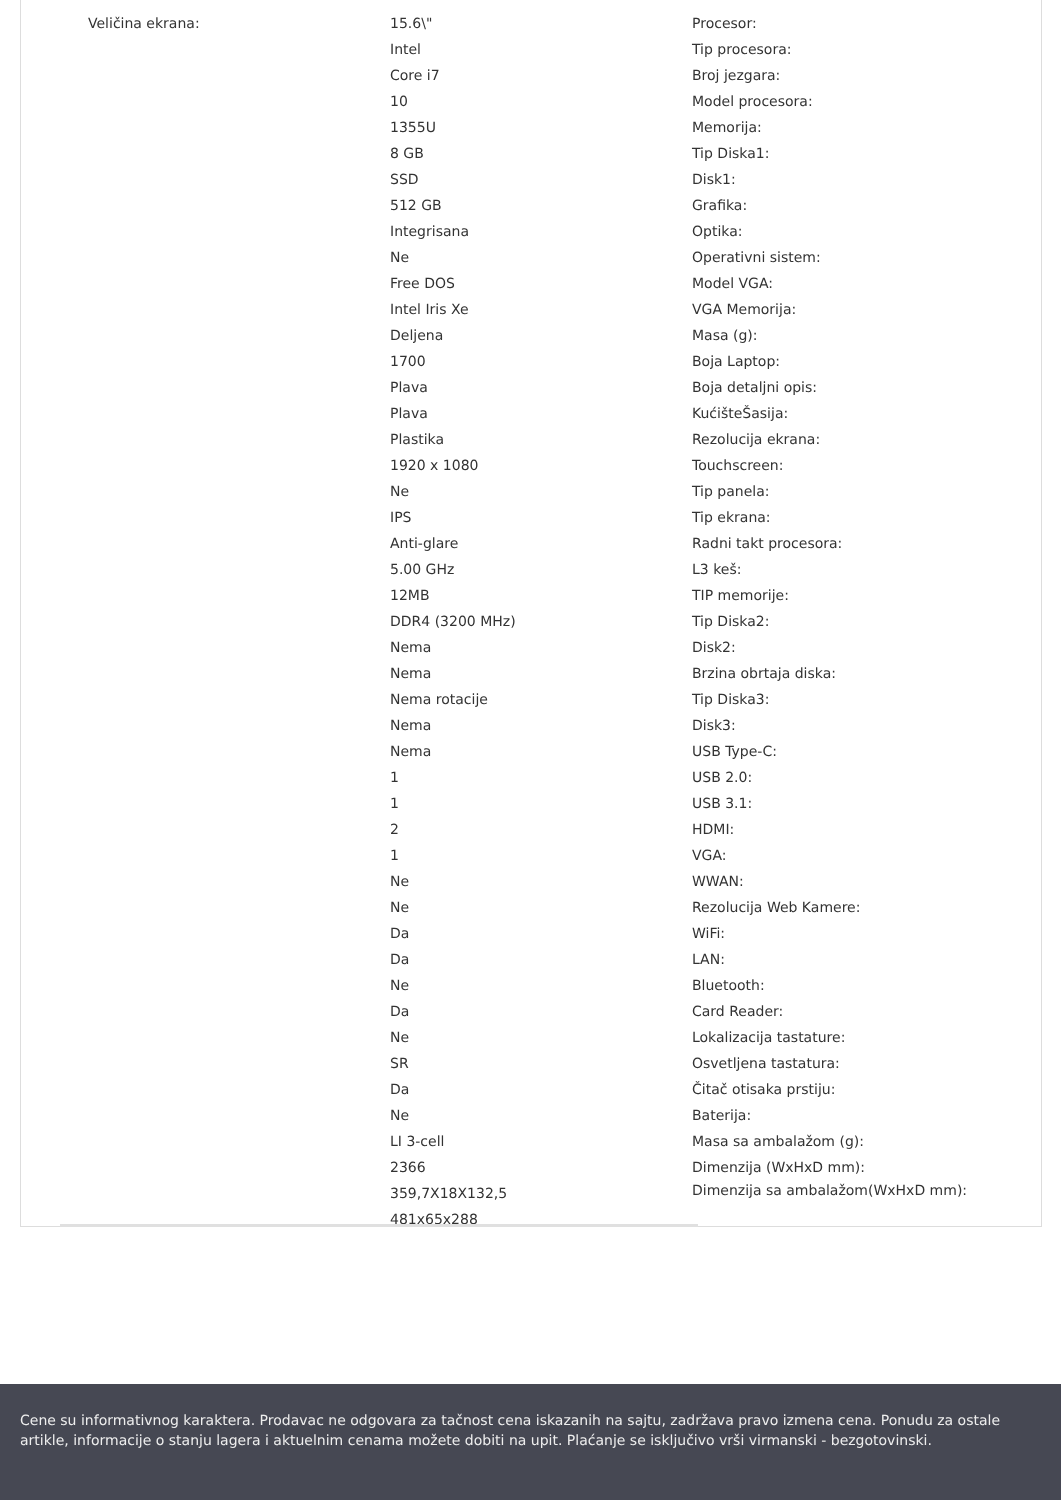Veličina ekrana: 15.6\"
Intel
Core i7
10
1355U
8 GB
SSD
512 GB
Integrisana
Ne
Free DOS
Intel Iris Xe
Deljena
1700
Plava
Plava
Plastika
1920 x 1080
Ne
IPS
Anti-glare
5.00 GHz
12MB
DDR4 (3200 MHz)
Nema
Nema
Nema rotacije
Nema
Nema
1
1
2
1
Ne
Ne
Da
Da
Ne
Da
Ne
SR
Da
Ne
LI 3-cell
2366
359,7X18X132,5
481x65x288
Procesor:
Tip procesora:
Broj jezgara:
Model procesora:
Memorija:
Tip Diska1:
Disk1:
Grafika:
Optika:
Operativni sistem:
Model VGA:
VGA Memorija:
Masa (g):
Boja Laptop:
Boja detaljni opis:
KućišteŠasija:
Rezolucija ekrana:
Touchscreen:
Tip panela:
Tip ekrana:
Radni takt procesora:
L3 keš:
TIP memorije:
Tip Diska2:
Disk2:
Brzina obrtaja diska:
Tip Diska3:
Disk3:
USB Type-C:
USB 2.0:
USB 3.1:
HDMI:
VGA:
WWAN:
Rezolucija Web Kamere:
WiFi:
LAN:
Bluetooth:
Card Reader:
Lokalizacija tastature:
Osvetljena tastatura:
Čitač otisaka prstiju:
Baterija:
Masa sa ambalažom (g):
Dimenzija (WxHxD mm):
Dimenzija sa ambalažom(WxHxD mm):
Cene su informativnog karaktera. Prodavac ne odgovara za tačnost cena iskazanih na sajtu, zadržava pravo izmena cena. Ponudu za ostale artikle, informacije o stanju lagera i aktuelnim cenama možete dobiti na upit. Plaćanje se isključivo vrši virmanski - bezgotovinski.